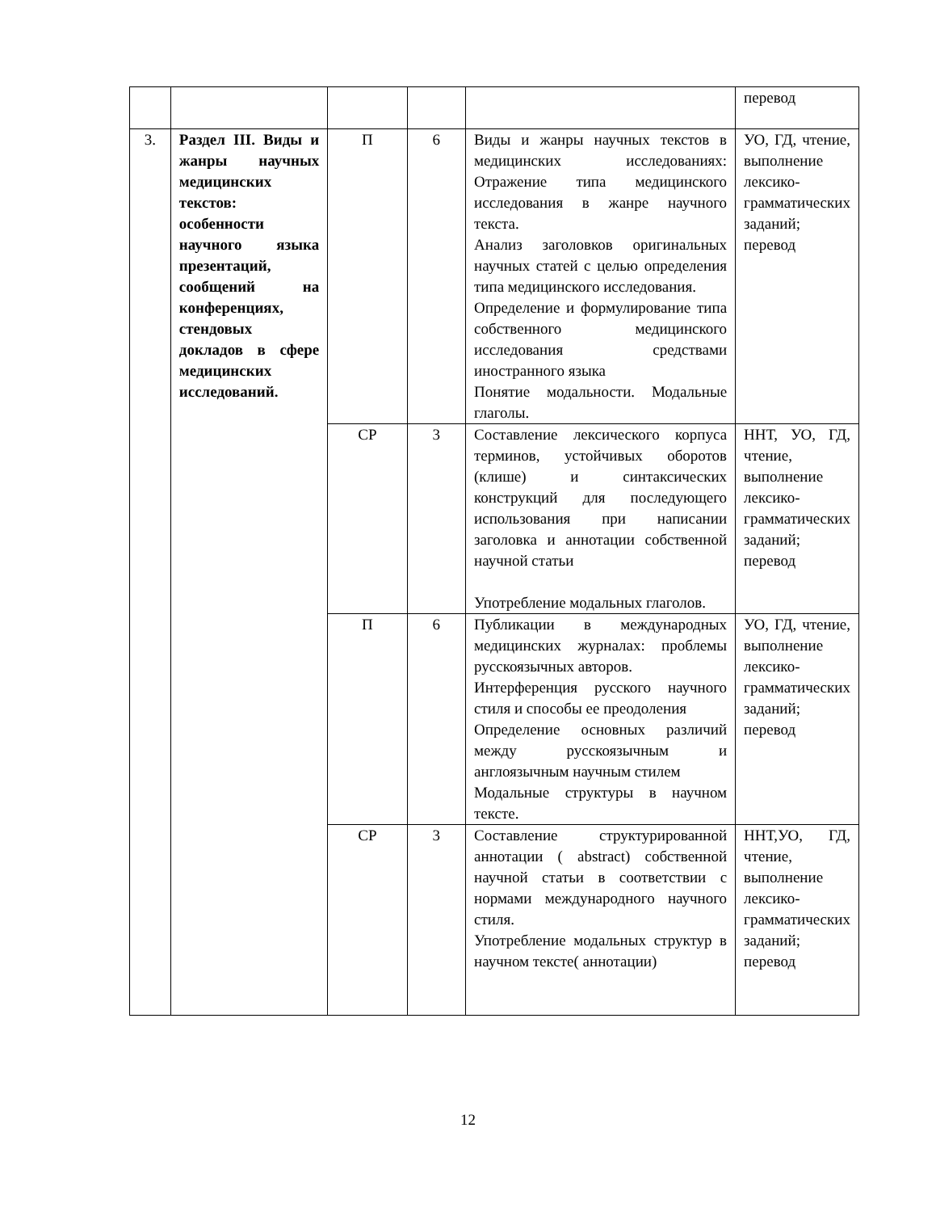| | | | | | перевод |
| 3. | Раздел III. Виды и жанры научных медицинских текстов: особенности научного языка презентаций, сообщений на конференциях, стендовых докладов в сфере медицинских исследований. | П | 6 | Виды и жанры научных текстов в медицинских исследованиях: Отражение типа медицинского исследования в жанре научного текста. Анализ заголовков оригинальных научных статей с целью определения типа медицинского исследования. Определение и формулирование типа собственного медицинского исследования средствами иностранного языка Понятие модальности. Модальные глаголы. | УО, ГД, чтение, выполнение лексико-грамматических заданий; перевод |
| | | СР | 3 | Составление лексического корпуса терминов, устойчивых оборотов (клише) и синтаксических конструкций для последующего использования при написании заголовка и аннотации собственной научной статьи Употребление модальных глаголов. | ННТ, УО, ГД, чтение, выполнение лексико-грамматических заданий; перевод |
| | | П | 6 | Публикации в международных медицинских журналах: проблемы русскоязычных авторов. Интерференция русского научного стиля и способы ее преодоления Определение основных различий между русскоязычным и англоязычным научным стилем Модальные структуры в научном тексте. | УО, ГД, чтение, выполнение лексико-грамматических заданий; перевод |
| | | СР | 3 | Составление структурированной аннотации ( abstract) собственной научной статьи в соответствии с нормами международного научного стиля. Употребление модальных структур в научном тексте( аннотации) | ННТ,УО, ГД, чтение, выполнение лексико-грамматических заданий; перевод |
12